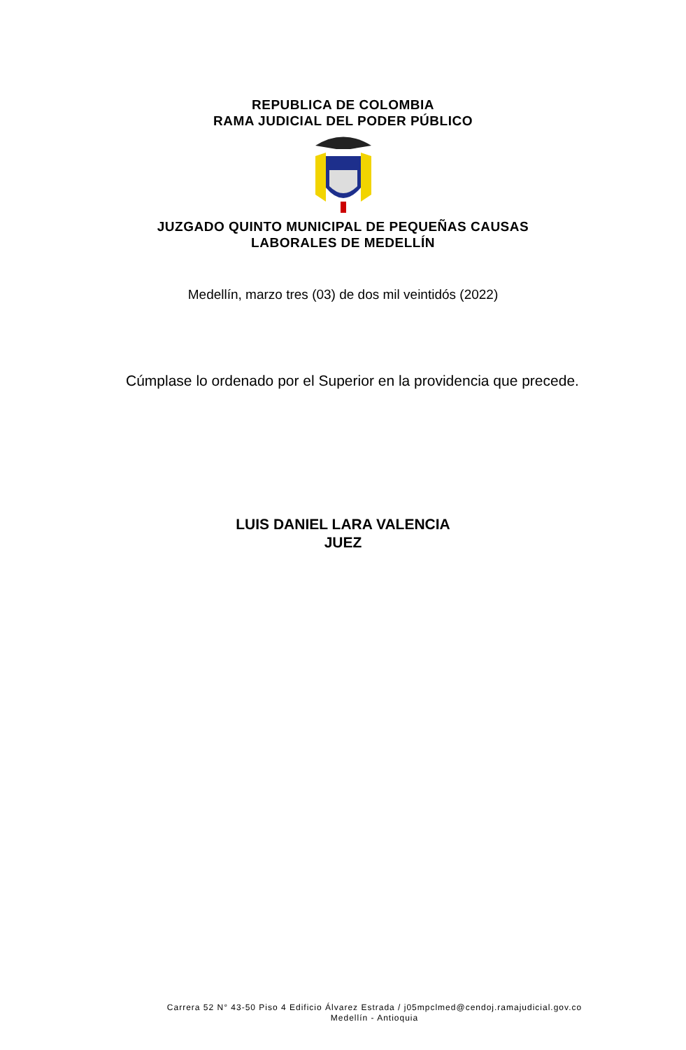REPUBLICA DE COLOMBIA
RAMA JUDICIAL DEL PODER PÚBLICO
JUZGADO QUINTO MUNICIPAL DE PEQUEÑAS CAUSAS
LABORALES DE MEDELLÍN
Medellín, marzo tres (03) de dos mil veintidós (2022)
Cúmplase lo ordenado por el Superior en la providencia que precede.
LUIS DANIEL LARA VALENCIA
JUEZ
Carrera 52 N° 43-50 Piso 4 Edificio Álvarez Estrada / j05mpclmed@cendoj.ramajudicial.gov.co
Medellín - Antioquia